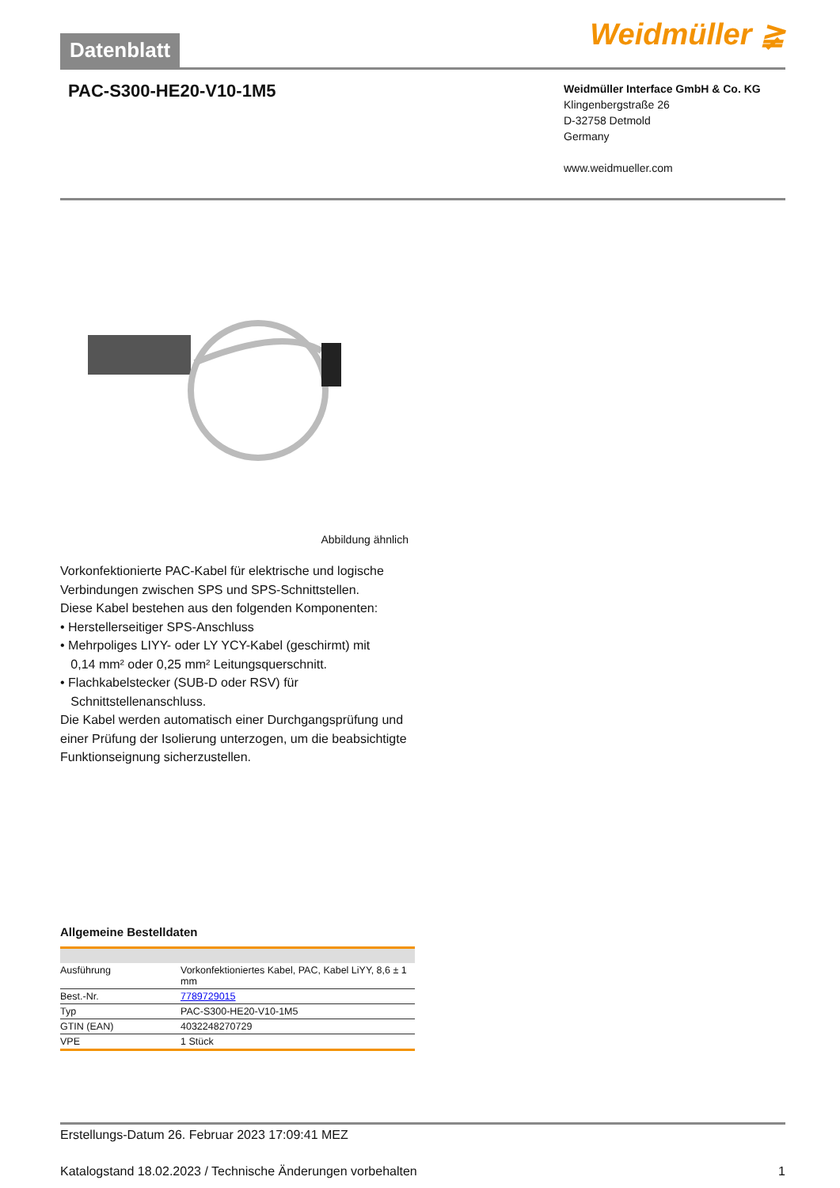Datenblatt
Weidmüller ≩
PAC-S300-HE20-V10-1M5
Weidmüller Interface GmbH & Co. KG
Klingenbergstraße 26
D-32758 Detmold
Germany
www.weidmueller.com
Abbildung ähnlich
Vorkonfektionierte PAC-Kabel für elektrische und logische Verbindungen zwischen SPS und SPS-Schnittstellen.
Diese Kabel bestehen aus den folgenden Komponenten:
• Herstellerseitiger SPS-Anschluss
• Mehrpoliges LIYY- oder LY YCY-Kabel (geschirmt) mit
0,14 mm² oder 0,25 mm² Leitungsquerschnitt.
• Flachkabelstecker (SUB-D oder RSV) für
Schnittstellenanschluss.
Die Kabel werden automatisch einer Durchgangsprüfung und einer Prüfung der Isolierung unterzogen, um die beabsichtigte Funktionseignung sicherzustellen.
Allgemeine Bestelldaten
| Ausführung | Vorkonfektioniertes Kabel, PAC, Kabel LiYY, 8,6 ± 1 mm |
| Best.-Nr. | 7789729015 |
| Typ | PAC-S300-HE20-V10-1M5 |
| GTIN (EAN) | 4032248270729 |
| VPE | 1 Stück |
Erstellungs-Datum 26. Februar 2023 17:09:41 MEZ
Katalogstand 18.02.2023 / Technische Änderungen vorbehalten 1